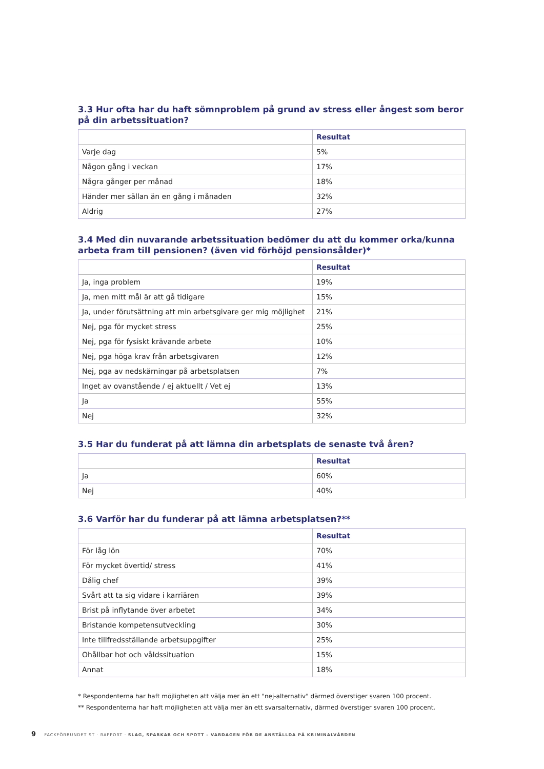3.3 Hur ofta har du haft sömnproblem på grund av stress eller ångest som beror på din arbetssituation?
| | Resultat |
| Varje dag | 5% |
| Någon gång i veckan | 17% |
| Några gånger per månad | 18% |
| Händer mer sällan än en gång i månaden | 32% |
| Aldrig | 27% |
3.4 Med din nuvarande arbetssituation bedömer du att du kommer orka/kunna arbeta fram till pensionen? (även vid förhöjd pensionsålder)*
| | Resultat |
| Ja, inga problem | 19% |
| Ja, men mitt mål är att gå tidigare | 15% |
| Ja, under förutsättning att min arbetsgivare ger mig möjlighet | 21% |
| Nej, pga för mycket stress | 25% |
| Nej, pga för fysiskt krävande arbete | 10% |
| Nej, pga höga krav från arbetsgivaren | 12% |
| Nej, pga av nedskärningar på arbetsplatsen | 7% |
| Inget av ovanstående / ej aktuellt / Vet ej | 13% |
| Ja | 55% |
| Nej | 32% |
3.5 Har du funderat på att lämna din arbetsplats de senaste två åren?
| | Resultat |
| Ja | 60% |
| Nej | 40% |
3.6 Varför har du funderar på att lämna arbetsplatsen?**
| | Resultat |
| För låg lön | 70% |
| För mycket övertid/ stress | 41% |
| Dålig chef | 39% |
| Svårt att ta sig vidare i karriären | 39% |
| Brist på inflytande över arbetet | 34% |
| Bristande kompetensutveckling | 30% |
| Inte tillfredsställande arbetsuppgifter | 25% |
| Ohållbar hot och våldssituation | 15% |
| Annat | 18% |
* Respondenterna har haft möjligheten att välja mer än ett "nej-alternativ" därmed överstiger svaren 100 procent.
** Respondenterna har haft möjligheten att välja mer än ett svarsalternativ, därmed överstiger svaren 100 procent.
9 FACKFÖRBUNDET ST · RAPPORT · SLAG, SPARKAR OCH SPOTT – VARDAGEN FÖR DE ANSTÄLLDA PÅ KRIMINALVÅRDEN